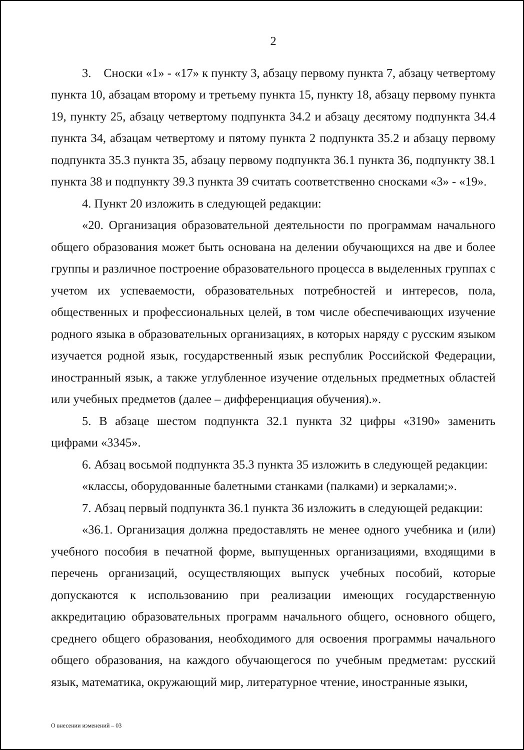2
3. Сноски «1» - «17» к пункту 3, абзацу первому пункта 7, абзацу четвертому пункта 10, абзацам второму и третьему пункта 15, пункту 18, абзацу первому пункта 19, пункту 25, абзацу четвертому подпункта 34.2 и абзацу десятому подпункта 34.4 пункта 34, абзацам четвертому и пятому пункта 2 подпункта 35.2 и абзацу первому подпункта 35.3 пункта 35, абзацу первому подпункта 36.1 пункта 36, подпункту 38.1 пункта 38 и подпункту 39.3 пункта 39 считать соответственно сносками «3» - «19».
4. Пункт 20 изложить в следующей редакции:
«20. Организация образовательной деятельности по программам начального общего образования может быть основана на делении обучающихся на две и более группы и различное построение образовательного процесса в выделенных группах с учетом их успеваемости, образовательных потребностей и интересов, пола, общественных и профессиональных целей, в том числе обеспечивающих изучение родного языка в образовательных организациях, в которых наряду с русским языком изучается родной язык, государственный язык республик Российской Федерации, иностранный язык, а также углубленное изучение отдельных предметных областей или учебных предметов (далее – дифференциация обучения).».
5. В абзаце шестом подпункта 32.1 пункта 32 цифры «3190» заменить цифрами «3345».
6. Абзац восьмой подпункта 35.3 пункта 35 изложить в следующей редакции:
«классы, оборудованные балетными станками (палками) и зеркалами;».
7. Абзац первый подпункта 36.1 пункта 36 изложить в следующей редакции:
«36.1. Организация должна предоставлять не менее одного учебника и (или) учебного пособия в печатной форме, выпущенных организациями, входящими в перечень организаций, осуществляющих выпуск учебных пособий, которые допускаются к использованию при реализации имеющих государственную аккредитацию образовательных программ начального общего, основного общего, среднего общего образования, необходимого для освоения программы начального общего образования, на каждого обучающегося по учебным предметам: русский язык, математика, окружающий мир, литературное чтение, иностранные языки,
О внесении изменений – 03